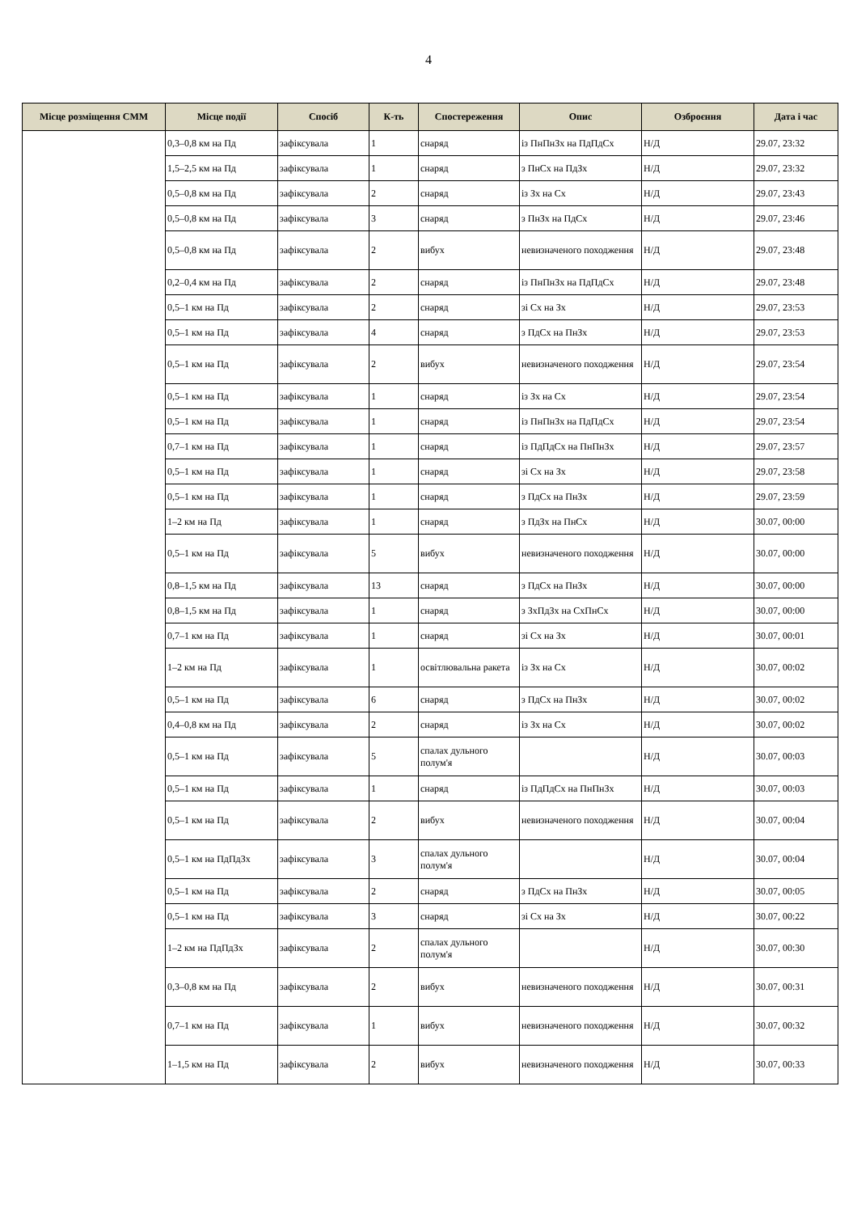4
| Місце розміщення СММ | Місце події | Спосіб | К-ть | Спостереження | Опис | Озброєння | Дата і час |
| --- | --- | --- | --- | --- | --- | --- | --- |
| | 0,3–0,8 км на Пд | зафіксувала | 1 | снаряд | із ПнПнЗх на ПдПдСх | Н/Д | 29.07, 23:32 |
| | 1,5–2,5 км на Пд | зафіксувала | 1 | снаряд | з ПнСх на ПдЗх | Н/Д | 29.07, 23:32 |
| | 0,5–0,8 км на Пд | зафіксувала | 2 | снаряд | із Зх на Сх | Н/Д | 29.07, 23:43 |
| | 0,5–0,8 км на Пд | зафіксувала | 3 | снаряд | з ПнЗх на ПдСх | Н/Д | 29.07, 23:46 |
| | 0,5–0,8 км на Пд | зафіксувала | 2 | вибух | невизначеного походження | Н/Д | 29.07, 23:48 |
| | 0,2–0,4 км на Пд | зафіксувала | 2 | снаряд | із ПнПнЗх на ПдПдСх | Н/Д | 29.07, 23:48 |
| | 0,5–1 км на Пд | зафіксувала | 2 | снаряд | зі Сх на Зх | Н/Д | 29.07, 23:53 |
| | 0,5–1 км на Пд | зафіксувала | 4 | снаряд | з ПдСх на ПнЗх | Н/Д | 29.07, 23:53 |
| | 0,5–1 км на Пд | зафіксувала | 2 | вибух | невизначеного походження | Н/Д | 29.07, 23:54 |
| | 0,5–1 км на Пд | зафіксувала | 1 | снаряд | із Зх на Сх | Н/Д | 29.07, 23:54 |
| | 0,5–1 км на Пд | зафіксувала | 1 | снаряд | із ПнПнЗх на ПдПдСх | Н/Д | 29.07, 23:54 |
| | 0,7–1 км на Пд | зафіксувала | 1 | снаряд | із ПдПдСх на ПнПнЗх | Н/Д | 29.07, 23:57 |
| | 0,5–1 км на Пд | зафіксувала | 1 | снаряд | зі Сх на Зх | Н/Д | 29.07, 23:58 |
| | 0,5–1 км на Пд | зафіксувала | 1 | снаряд | з ПдСх на ПнЗх | Н/Д | 29.07, 23:59 |
| | 1–2 км на Пд | зафіксувала | 1 | снаряд | з ПдЗх на ПнСх | Н/Д | 30.07, 00:00 |
| | 0,5–1 км на Пд | зафіксувала | 5 | вибух | невизначеного походження | Н/Д | 30.07, 00:00 |
| | 0,8–1,5 км на Пд | зафіксувала | 13 | снаряд | з ПдСх на ПнЗх | Н/Д | 30.07, 00:00 |
| | 0,8–1,5 км на Пд | зафіксувала | 1 | снаряд | з ЗхПдЗх на СхПнСх | Н/Д | 30.07, 00:00 |
| | 0,7–1 км на Пд | зафіксувала | 1 | снаряд | зі Сх на Зх | Н/Д | 30.07, 00:01 |
| | 1–2 км на Пд | зафіксувала | 1 | освітлювальна ракета | із Зх на Сх | Н/Д | 30.07, 00:02 |
| | 0,5–1 км на Пд | зафіксувала | 6 | снаряд | з ПдСх на ПнЗх | Н/Д | 30.07, 00:02 |
| | 0,4–0,8 км на Пд | зафіксувала | 2 | снаряд | із Зх на Сх | Н/Д | 30.07, 00:02 |
| | 0,5–1 км на Пд | зафіксувала | 5 | спалах дульного полум'я | | Н/Д | 30.07, 00:03 |
| | 0,5–1 км на Пд | зафіксувала | 1 | снаряд | із ПдПдСх на ПнПнЗх | Н/Д | 30.07, 00:03 |
| | 0,5–1 км на Пд | зафіксувала | 2 | вибух | невизначеного походження | Н/Д | 30.07, 00:04 |
| | 0,5–1 км на ПдПдЗх | зафіксувала | 3 | спалах дульного полум'я | | Н/Д | 30.07, 00:04 |
| | 0,5–1 км на Пд | зафіксувала | 2 | снаряд | з ПдСх на ПнЗх | Н/Д | 30.07, 00:05 |
| | 0,5–1 км на Пд | зафіксувала | 3 | снаряд | зі Сх на Зх | Н/Д | 30.07, 00:22 |
| | 1–2 км на ПдПдЗх | зафіксувала | 2 | спалах дульного полум'я | | Н/Д | 30.07, 00:30 |
| | 0,3–0,8 км на Пд | зафіксувала | 2 | вибух | невизначеного походження | Н/Д | 30.07, 00:31 |
| | 0,7–1 км на Пд | зафіксувала | 1 | вибух | невизначеного походження | Н/Д | 30.07, 00:32 |
| | 1–1,5 км на Пд | зафіксувала | 2 | вибух | невизначеного походження | Н/Д | 30.07, 00:33 |